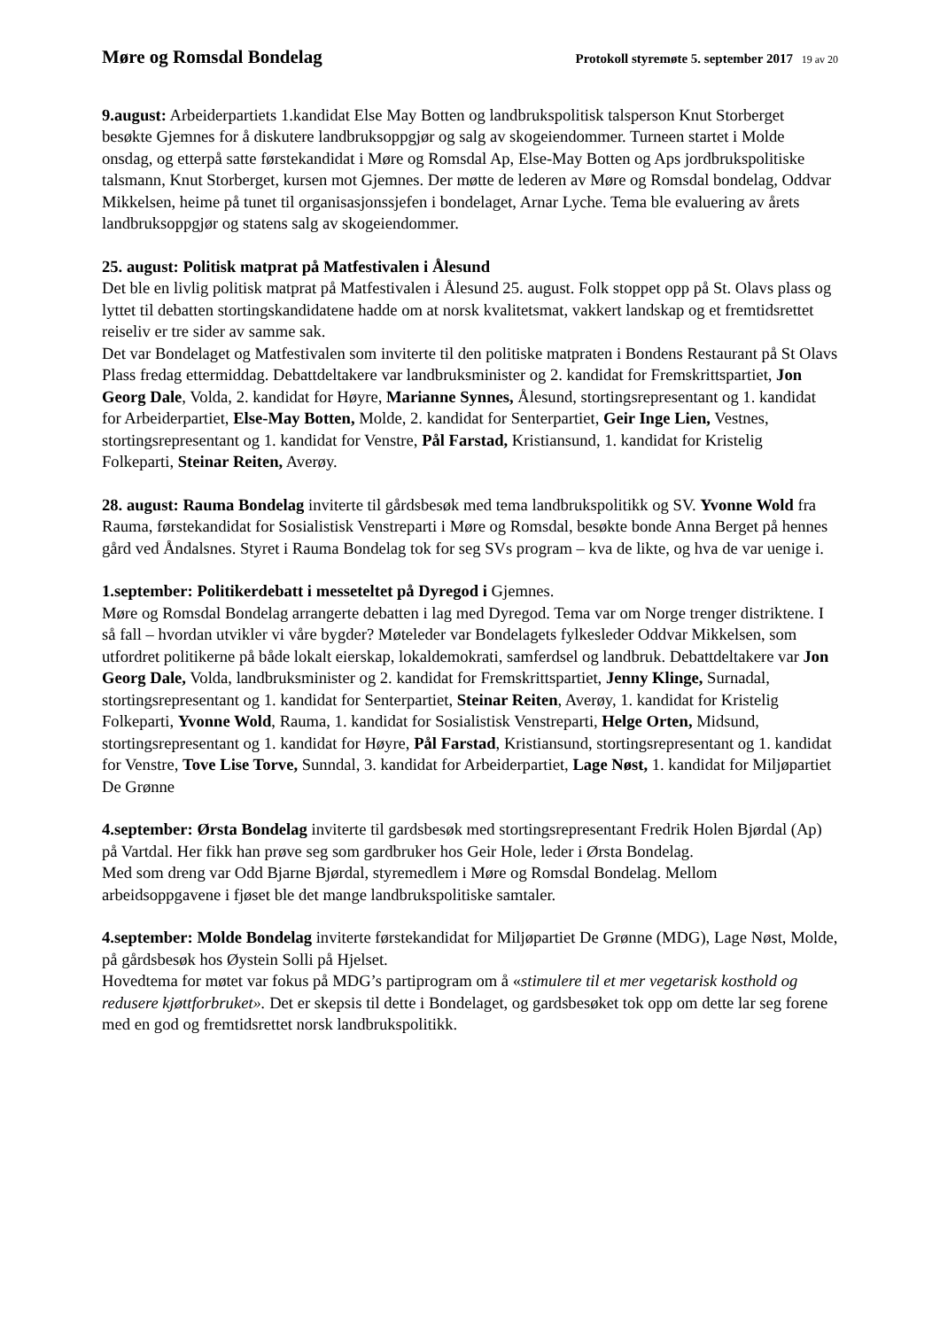Møre og Romsdal Bondelag
Protokoll styremøte 5. september 2017 19 av 20
9.august: Arbeiderpartiets 1.kandidat Else May Botten og landbrukspolitisk talsperson Knut Storberget besøkte Gjemnes for å diskutere landbruksoppgjør og salg av skogeiendommer. Turneen startet i Molde onsdag, og etterpå satte førstekandidat i Møre og Romsdal Ap, Else-May Botten og Aps jordbrukspolitiske talsmann, Knut Storberget, kursen mot Gjemnes. Der møtte de lederen av Møre og Romsdal bondelag, Oddvar Mikkelsen, heime på tunet til organisasjonssjefen i bondelaget, Arnar Lyche. Tema ble evaluering av årets landbruksoppgjør og statens salg av skogeiendommer.
25. august: Politisk matprat på Matfestivalen i Ålesund
Det ble en livlig politisk matprat på Matfestivalen i Ålesund 25. august. Folk stoppet opp på St. Olavs plass og lyttet til debatten stortingskandidatene hadde om at norsk kvalitetsmat, vakkert landskap og et fremtidsrettet reiseliv er tre sider av samme sak.
Det var Bondelaget og Matfestivalen som inviterte til den politiske matpraten i Bondens Restaurant på St Olavs Plass fredag ettermiddag. Debattdeltakere var landbruksminister og 2. kandidat for Fremskrittspartiet, Jon Georg Dale, Volda, 2. kandidat for Høyre, Marianne Synnes, Ålesund, stortingsrepresentant og 1. kandidat for Arbeiderpartiet, Else-May Botten, Molde, 2. kandidat for Senterpartiet, Geir Inge Lien, Vestnes, stortingsrepresentant og 1. kandidat for Venstre, Pål Farstad, Kristiansund, 1. kandidat for Kristelig Folkeparti, Steinar Reiten, Averøy.
28. august: Rauma Bondelag inviterte til gårdsbesøk med tema landbrukspolitikk og SV. Yvonne Wold fra Rauma, førstekandidat for Sosialistisk Venstreparti i Møre og Romsdal, besøkte bonde Anna Berget på hennes gård ved Åndalsnes. Styret i Rauma Bondelag tok for seg SVs program – kva de likte, og hva de var uenige i.
1.september: Politikerdebatt i messeteltet på Dyregod i Gjemnes.
Møre og Romsdal Bondelag arrangerte debatten i lag med Dyregod. Tema var om Norge trenger distriktene. I så fall – hvordan utvikler vi våre bygder? Møteleder var Bondelagets fylkesleder Oddvar Mikkelsen, som utfordret politikerne på både lokalt eierskap, lokaldemokrati, samferdsel og landbruk. Debattdeltakere var Jon Georg Dale, Volda, landbruksminister og 2. kandidat for Fremskrittspartiet, Jenny Klinge, Surnadal, stortingsrepresentant og 1. kandidat for Senterpartiet, Steinar Reiten, Averøy, 1. kandidat for Kristelig Folkeparti, Yvonne Wold, Rauma, 1. kandidat for Sosialistisk Venstreparti, Helge Orten, Midsund, stortingsrepresentant og 1. kandidat for Høyre, Pål Farstad, Kristiansund, stortingsrepresentant og 1. kandidat for Venstre, Tove Lise Torve, Sunndal, 3. kandidat for Arbeiderpartiet, Lage Nøst, 1. kandidat for Miljøpartiet De Grønne
4.september: Ørsta Bondelag inviterte til gardsbesøk med stortingsrepresentant Fredrik Holen Bjørdal (Ap) på Vartdal. Her fikk han prøve seg som gardbruker hos Geir Hole, leder i Ørsta Bondelag.
Med som dreng var Odd Bjarne Bjørdal, styremedlem i Møre og Romsdal Bondelag. Mellom arbeidsoppgavene i fjøset ble det mange landbrukspolitiske samtaler.
4.september: Molde Bondelag inviterte førstekandidat for Miljøpartiet De Grønne (MDG), Lage Nøst, Molde, på gårdsbesøk hos Øystein Solli på Hjelset.
Hovedtema for møtet var fokus på MDG’s partiprogram om å «stimulere til et mer vegetarisk kosthold og redusere kjøttforbruket». Det er skepsis til dette i Bondelaget, og gardsbesøket tok opp om dette lar seg forene med en god og fremtidsrettet norsk landbrukspolitikk.